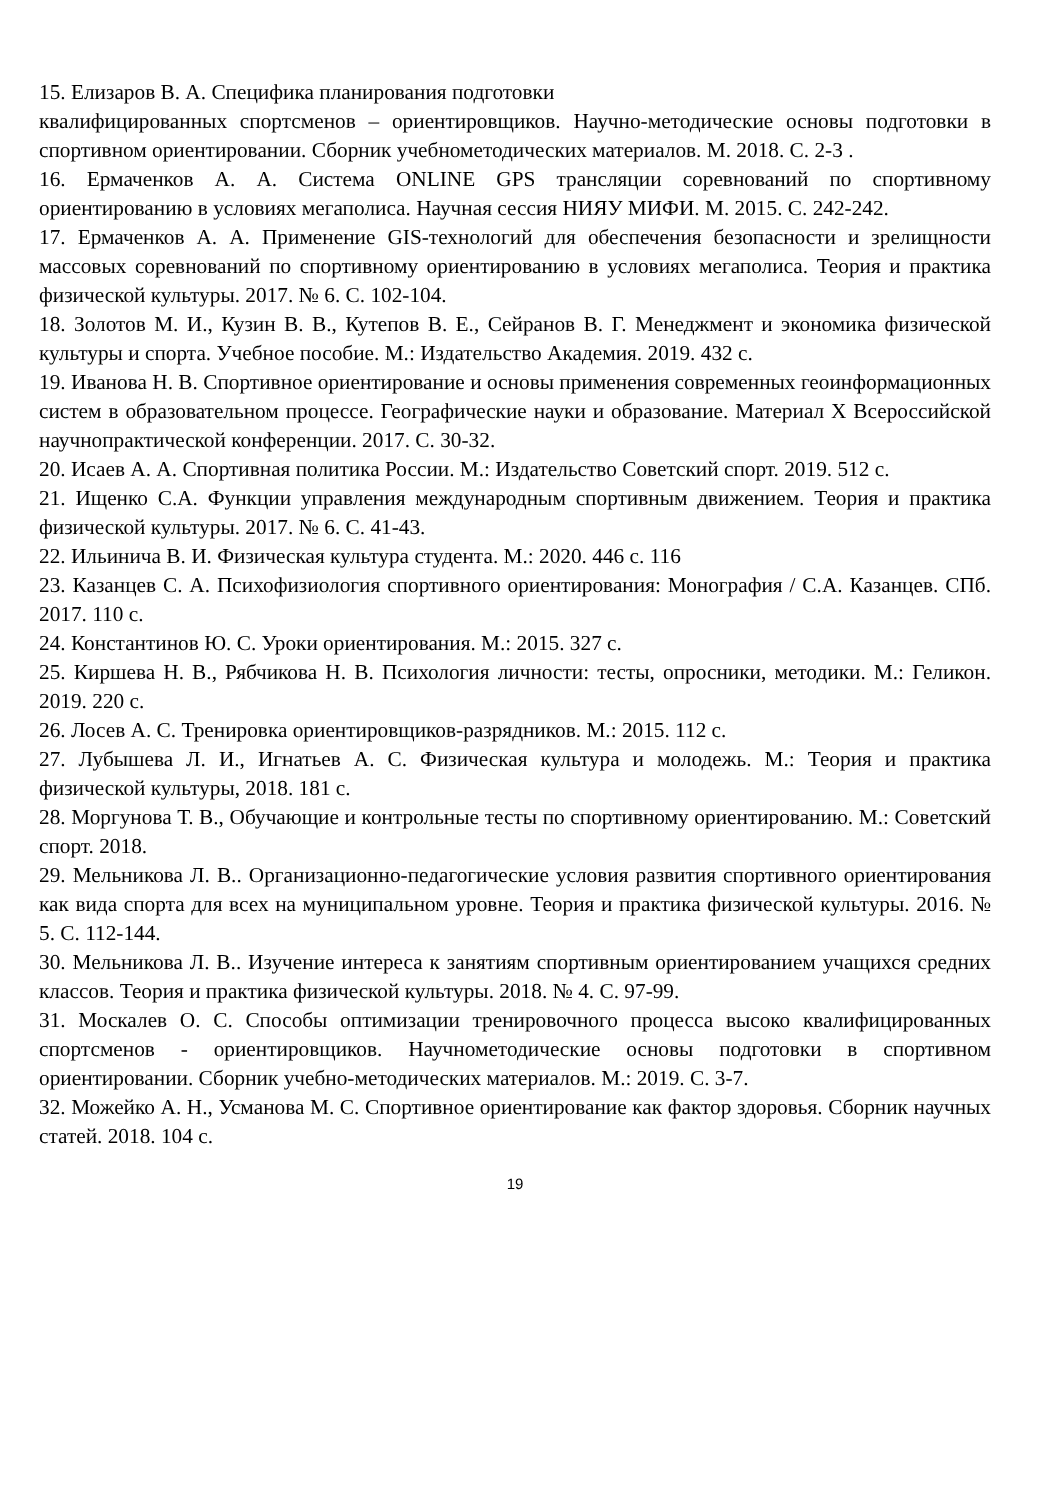15. Елизаров В. А. Специфика планирования подготовки
квалифицированных спортсменов – ориентировщиков. Научно-методические основы подготовки в спортивном ориентировании. Сборник учебнометодических материалов. М. 2018. С. 2-3 .
16. Ермаченков А. А. Система ONLINE GPS трансляции соревнований по спортивному ориентированию в условиях мегаполиса. Научная сессия НИЯУ МИФИ. М. 2015. С. 242-242.
17. Ермаченков А. А. Применение GIS-технологий для обеспечения безопасности и зрелищности массовых соревнований по спортивному ориентированию в условиях мегаполиса. Теория и практика физической культуры. 2017. № 6. С. 102-104.
18. Золотов М. И., Кузин В. В., Кутепов В. Е., Сейранов В. Г. Менеджмент и экономика физической культуры и спорта. Учебное пособие. М.: Издательство Академия. 2019. 432 с.
19. Иванова Н. В. Спортивное ориентирование и основы применения современных геоинформационных систем в образовательном процессе. Географические науки и образование. Материал X Всероссийской научнопрактической конференции. 2017. С. 30-32.
20. Исаев А. А. Спортивная политика России. М.: Издательство Советский спорт. 2019. 512 с.
21. Ищенко С.А. Функции управления международным спортивным движением. Теория и практика физической культуры. 2017. № 6. С. 41-43.
22. Ильинича В. И. Физическая культура студента. М.: 2020. 446 с. 116
23. Казанцев С. А. Психофизиология спортивного ориентирования: Монография / С.А. Казанцев. СПб. 2017. 110 с.
24. Константинов Ю. С. Уроки ориентирования. М.: 2015. 327 с.
25. Киршева Н. В., Рябчикова Н. В. Психология личности: тесты, опросники, методики. М.: Геликон. 2019. 220 с.
26. Лосев А. С. Тренировка ориентировщиков-разрядников. М.: 2015. 112 с.
27. Лубышева Л. И., Игнатьев А. С. Физическая культура и молодежь. М.: Теория и практика физической культуры, 2018. 181 с.
28. Моргунова Т. В., Обучающие и контрольные тесты по спортивному ориентированию. М.: Советский спорт. 2018.
29. Мельникова Л. В.. Организационно-педагогические условия развития спортивного ориентирования как вида спорта для всех на муниципальном уровне. Теория и практика физической культуры. 2016. № 5. С. 112-144.
30. Мельникова Л. В.. Изучение интереса к занятиям спортивным ориентированием учащихся средних классов. Теория и практика физической культуры. 2018. № 4. С. 97-99.
31. Москалев О. С. Способы оптимизации тренировочного процесса высоко квалифицированных спортсменов - ориентировщиков. Научнометодические основы подготовки в спортивном ориентировании. Сборник учебно-методических материалов. М.: 2019. С. 3-7.
32. Можейко А. Н., Усманова М. С. Спортивное ориентирование как фактор здоровья. Сборник научных статей. 2018. 104 с.
19